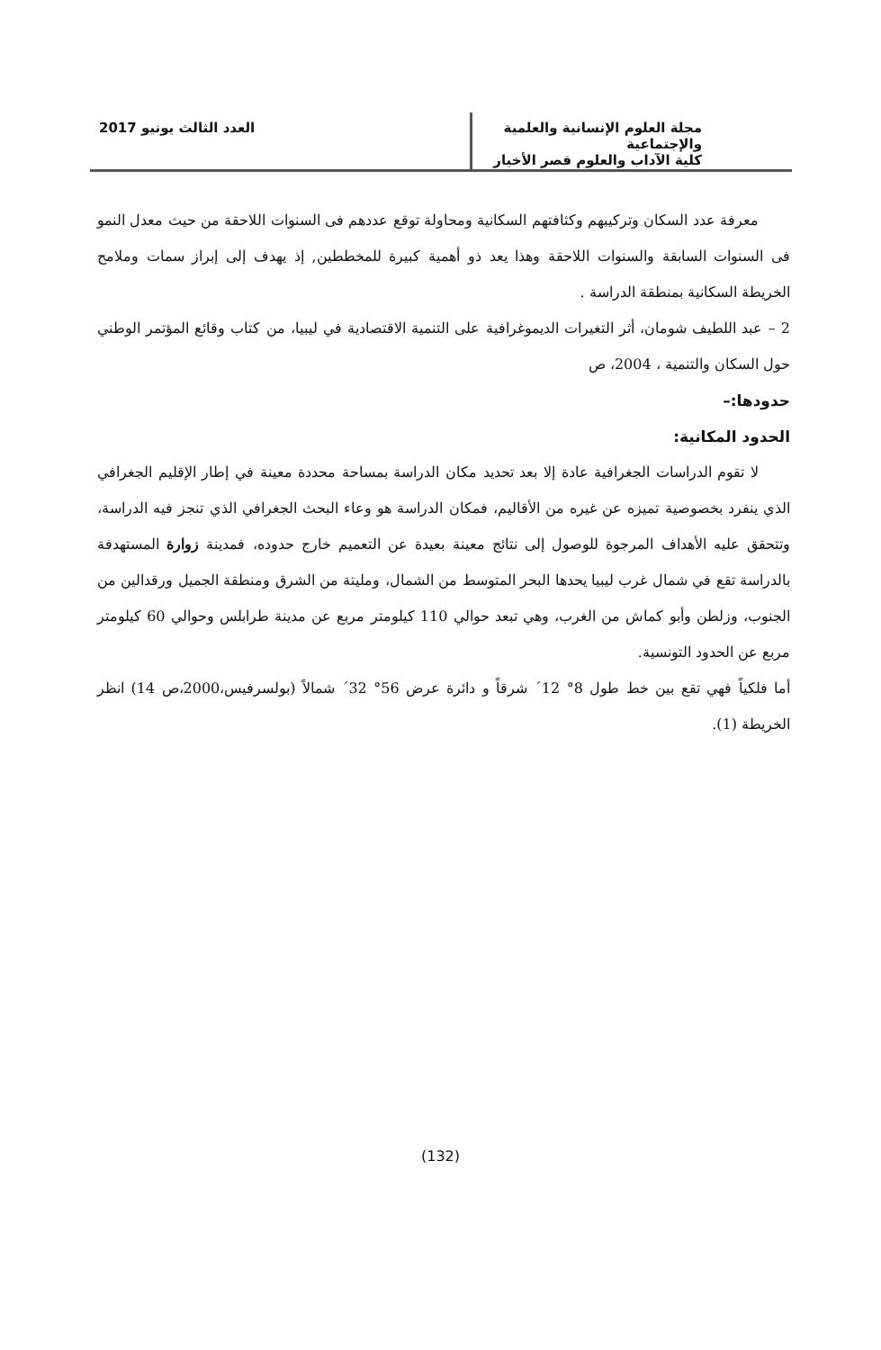مجلة العلوم الإنسانية والعلمية والإجتماعية
كلية الآداب والعلوم قصر الأخيار
العدد الثالث يونيو 2017
معرفة عدد السكان وتركيبهم وكثافتهم السكانية ومحاولة توقع عددهم فى السنوات اللاحقة من حيث معدل النمو فى السنوات السابقة والسنوات اللاحقة وهذا يعد ذو أهمية كبيرة للمخططين, إذ يهدف إلى إبراز سمات وملامح الخريطة السكانية بمنطقة الدراسة .
2 – عبد اللطيف شومان، أثر التغيرات الديموغرافية على التنمية الاقتصادية في ليبيا، من كتاب وقائع المؤتمر الوطني حول السكان والتنمية ، 2004، ص
حدودها:–
الحدود المكانية:
لا تقوم الدراسات الجغرافية عادة إلا بعد تحديد مكان الدراسة بمساحة محددة معينة في إطار الإقليم الجغرافي الذي ينفرد بخصوصية تميزه عن غيره من الأقاليم، فمكان الدراسة هو وعاء البحث الجغرافي الذي تنجز فيه الدراسة، وتتحقق عليه الأهداف المرجوة للوصول إلى نتائج معينة بعيدة عن التعميم خارج حدوده، فمدينة زوارة المستهدفة بالدراسة تقع في شمال غرب ليبيا يحدها البحر المتوسط من الشمال، ومليتة من الشرق ومنطقة الجميل ورقدالين من الجنوب، وزلطن وأبو كماش من الغرب، وهي تبعد حوالي 110 كيلومتر مربع عن مدينة طرابلس وحوالي 60 كيلومتر مربع عن الحدود التونسية.
أما فلكياً فهي تقع بين خط طول 8° 12´ شرقاً و دائرة عرض 56° 32´ شمالاً (بولسرفيس،2000،ص 14) انظر الخريطة (1).
(132)